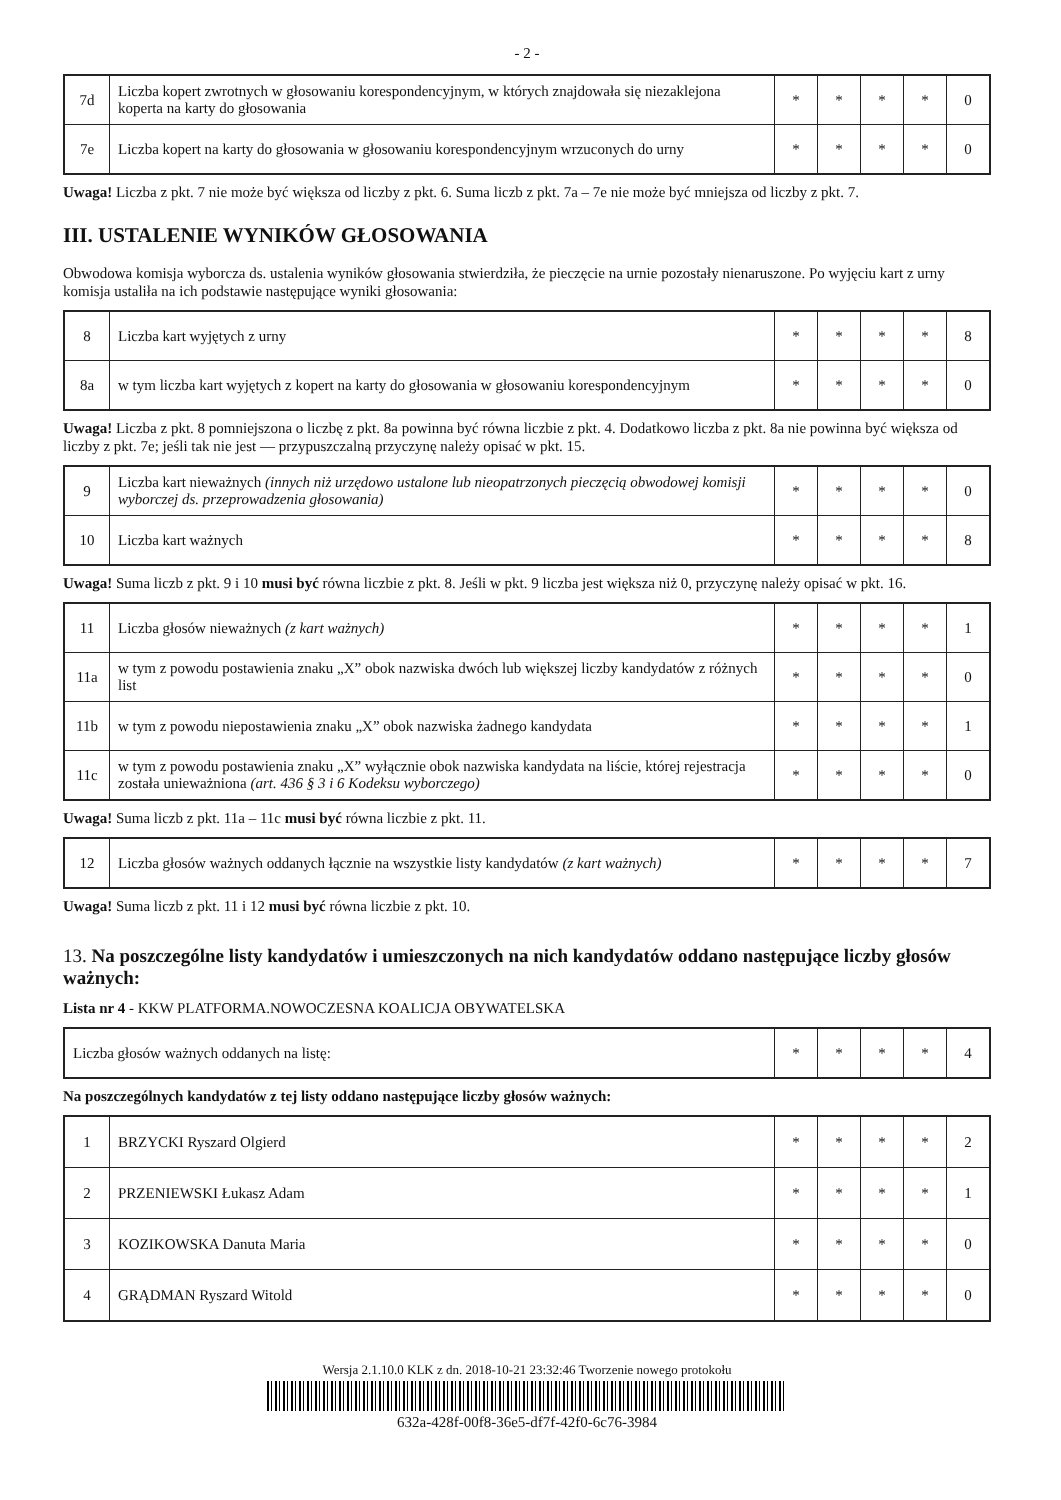- 2 -
| 7d | Liczba kopert zwrotnych w głosowaniu korespondencyjnym, w których znajdowała się niezaklejona koperta na karty do głosowania | * | * | * | * | 0 |
| 7e | Liczba kopert na karty do głosowania w głosowaniu korespondencyjnym wrzuconych do urny | * | * | * | * | 0 |
Uwaga! Liczba z pkt. 7 nie może być większa od liczby z pkt. 6. Suma liczb z pkt. 7a – 7e nie może być mniejsza od liczby z pkt. 7.
III. USTALENIE WYNIKÓW GŁOSOWANIA
Obwodowa komisja wyborcza ds. ustalenia wyników głosowania stwierdziła, że pieczęcie na urnie pozostały nienaruszone. Po wyjęciu kart z urny komisja ustaliła na ich podstawie następujące wyniki głosowania:
| 8 | Liczba kart wyjętych z urny | * | * | * | * | 8 |
| 8a | w tym liczba kart wyjętych z kopert na karty do głosowania w głosowaniu korespondencyjnym | * | * | * | * | 0 |
Uwaga! Liczba z pkt. 8 pomniejszona o liczbę z pkt. 8a powinna być równa liczbie z pkt. 4. Dodatkowo liczba z pkt. 8a nie powinna być większa od liczby z pkt. 7e; jeśli tak nie jest — przypuszczalną przyczynę należy opisać w pkt. 15.
| 9 | Liczba kart nieważnych (innych niż urzędowo ustalone lub nieopatrzonych pieczęcią obwodowej komisji wyborczej ds. przeprowadzenia głosowania) | * | * | * | * | 0 |
| 10 | Liczba kart ważnych | * | * | * | * | 8 |
Uwaga! Suma liczb z pkt. 9 i 10 musi być równa liczbie z pkt. 8. Jeśli w pkt. 9 liczba jest większa niż 0, przyczynę należy opisać w pkt. 16.
| 11 | Liczba głosów nieważnych (z kart ważnych) | * | * | * | * | 1 |
| 11a | w tym z powodu postawienia znaku „X” obok nazwiska dwóch lub większej liczby kandydatów z różnych list | * | * | * | * | 0 |
| 11b | w tym z powodu niepostawienia znaku „X” obok nazwiska żadnego kandydata | * | * | * | * | 1 |
| 11c | w tym z powodu postawienia znaku „X” wyłącznie obok nazwiska kandydata na liście, której rejestracja została unieważniona (art. 436 § 3 i 6 Kodeksu wyborczego) | * | * | * | * | 0 |
Uwaga! Suma liczb z pkt. 11a – 11c musi być równa liczbie z pkt. 11.
| 12 | Liczba głosów ważnych oddanych łącznie na wszystkie listy kandydatów (z kart ważnych) | * | * | * | * | 7 |
Uwaga! Suma liczb z pkt. 11 i 12 musi być równa liczbie z pkt. 10.
13. Na poszczególne listy kandydatów i umieszczonych na nich kandydatów oddano następujące liczby głosów ważnych:
Lista nr 4 - KKW PLATFORMA.NOWOCZESNA KOALICJA OBYWATELSKA
| Liczba głosów ważnych oddanych na listę: | * | * | * | * | 4 |
Na poszczególnych kandydatów z tej listy oddano następujące liczby głosów ważnych:
| 1 | BRZYCKI Ryszard Olgierd | * | * | * | * | 2 |
| 2 | PRZENIEWSKI Łukasz Adam | * | * | * | * | 1 |
| 3 | KOZIKOWSKA Danuta Maria | * | * | * | * | 0 |
| 4 | GRĄDMAN Ryszard Witold | * | * | * | * | 0 |
Wersja 2.1.10.0 KLK z dn. 2018-10-21 23:32:46 Tworzenie nowego protokołu
632a-428f-00f8-36e5-df7f-42f0-6c76-3984